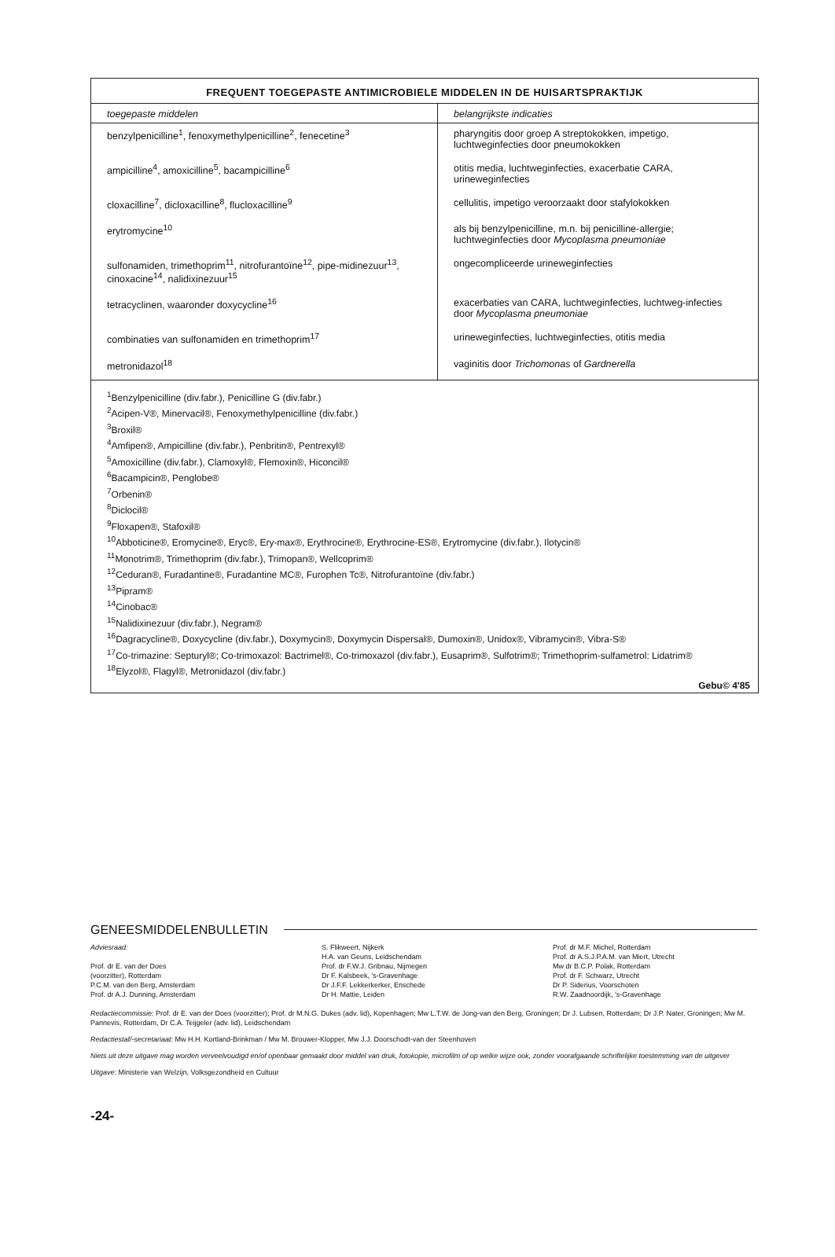FREQUENT TOEGEPASTE ANTIMICROBIELE MIDDELEN IN DE HUISARTSPRAKTIJK
| toegepaste middelen | belangrijkste indicaties |
| --- | --- |
| benzylpenicilline<sup>1</sup>, fenoxymethylpenicilline<sup>2</sup>, fenecetine<sup>3</sup> | pharyngitis door groep A streptokokken, impetigo, luchtweginfecties door pneumokokken |
| ampicilline<sup>4</sup>, amoxicilline<sup>5</sup>, bacampicilline<sup>6</sup> | otitis media, luchtweginfecties, exacerbatie CARA, urineweginfecties |
| cloxacilline<sup>7</sup>, dicloxacilline<sup>8</sup>, flucloxacilline<sup>9</sup> | cellulitis, impetigo veroorzaakt door stafylokokken |
| erytromycine<sup>10</sup> | als bij benzylpenicilline, m.n. bij penicilline-allergie; luchtweginfecties door Mycoplasma pneumoniae |
| sulfonamiden, trimethoprim<sup>11</sup>, nitrofurantoïne<sup>12</sup>, pipe-midinezuur<sup>13</sup>, cinoxacine<sup>14</sup>, nalidixinezuur<sup>15</sup> | ongecompliceerde urineweginfecties |
| tetracyclinen, waaronder doxycycline<sup>16</sup> | exacerbaties van CARA, luchtweginfecties, luchtweg-infecties door Mycoplasma pneumoniae |
| combinaties van sulfonamiden en trimethoprim<sup>17</sup> | urineweginfecties, luchtweginfecties, otitis media |
| metronidazol<sup>18</sup> | vaginitis door Trichomonas of Gardnerella |
<sup>1</sup> Benzylpenicilline (div.fabr.), Penicilline G (div.fabr.)
<sup>2</sup> Acipen-V®, Minervacil®, Fenoxymethylpenicilline (div.fabr.)
<sup>3</sup> Broxil®
<sup>4</sup> Amfipen®, Ampicilline (div.fabr.), Penbritin®, Pentrexyl®
<sup>5</sup> Amoxicilline (div.fabr.), Clamoxyl®, Flemoxin®, Hiconcil®
<sup>6</sup> Bacampicin®, Penglobe®
<sup>7</sup> Orbenin®
<sup>8</sup> Diclocil®
<sup>9</sup> Floxapen®, Stafoxil®
<sup>10</sup> Abboticine®, Eromycine®, Eryc®, Ery-max®, Erythrocine®, Erythrocine-ES®, Erytromycine (div.fabr.), Ilotycin®
<sup>11</sup> Monotrim®, Trimethoprim (div.fabr.), Trimopan®, Wellcoprim®
<sup>12</sup> Ceduran®, Furadantine®, Furadantine MC®, Furophen Tc®, Nitrofurantoïne (div.fabr.)
<sup>13</sup> Pipram®
<sup>14</sup> Cinobac®
<sup>15</sup> Nalidixinezuur (div.fabr.), Negram®
<sup>16</sup> Dagracycline®, Doxycycline (div.fabr.), Doxymycin®, Doxymycin Dispersal®, Dumoxin®, Unidox®, Vibramycin®, Vibra-S®
<sup>17</sup> Co-trimazine: Septuryl®; Co-trimoxazol: Bactrimel®, Co-trimoxazol (div.fabr.), Eusaprim®, Sulfotrim®; Trimethoprim-sulfametrol: Lidatrim®
<sup>18</sup> Elyzol®, Flagyl®, Metronidazol (div.fabr.)
Gebu© 4'85
GENEESMIDDELENBULLETIN
Adviesraad:
Prof. dr E. van der Does
(voorzitter), Rotterdam
P.C.M. van den Berg, Amsterdam
Prof. dr A.J. Dunning, Amsterdam
S. Flikweert, Nijkerk
H.A. van Geuns, Leidschendam
Prof. dr F.W.J. Gribnau, Nijmegen
Dr F. Kalsbeek, 's-Gravenhage
Dr J.F.F. Lekkerkerker, Enschede
Dr H. Mattie, Leiden
Prof. dr M.F. Michel, Rotterdam
Prof. dr A.S.J.P.A.M. van Miert, Utrecht
Mw dr B.C.P. Polak, Rotterdam
Prof. dr F. Schwarz, Utrecht
Dr P. Siderius, Voorschoten
R.W. Zaadnoordijk, 's-Gravenhage
Redactiecommissie: Prof. dr E. van der Does (voorzitter); Prof. dr M.N.G. Dukes (adv. lid), Kopenhagen; Mw L.T.W. de Jong-van den Berg, Groningen; Dr J. Lubsen, Rotterdam; Dr J.P. Nater, Groningen; Mw M. Pannevis, Rotterdam, Dr C.A. Teijgeler (adv. lid), Leidschendam
Redactiestaf/-secretariaat: Mw H.H. Kortland-Brinkman / Mw M. Brouwer-Klopper, Mw J.J. Doorschodt-van der Steenhoven
Niets uit deze uitgave mag worden verveelvoudigd en/of openbaar gemaakt door middel van druk, fotokopie, microfilm of op welke wijze ook, zonder voorafgaande schriftelijke toestemming van de uitgever
Uitgave: Ministerie van Welzijn, Volksgezondheid en Cultuur
-24-